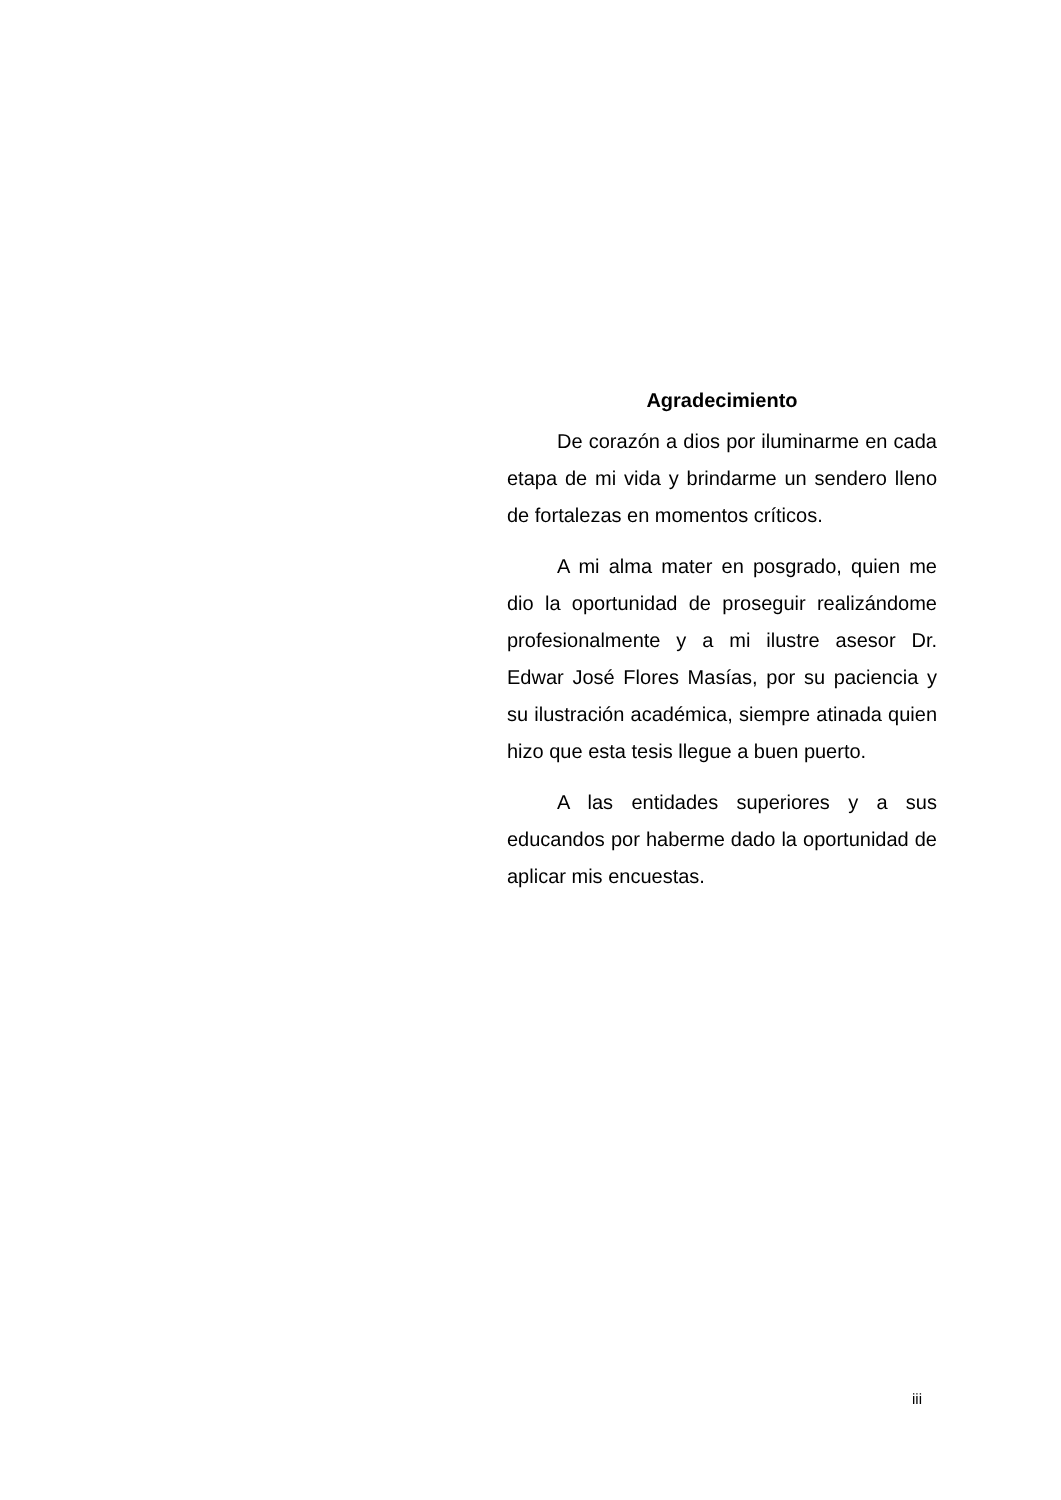Agradecimiento
De corazón a dios por iluminarme en cada etapa de mi vida y brindarme un sendero lleno de fortalezas en momentos críticos.
A mi alma mater en posgrado, quien me dio la oportunidad de proseguir realizándome profesionalmente y a mi ilustre asesor Dr. Edwar José Flores Masías, por su paciencia y su ilustración académica, siempre atinada quien hizo que esta tesis llegue a buen puerto.
A las entidades superiores y a sus educandos por haberme dado la oportunidad de aplicar mis encuestas.
iii